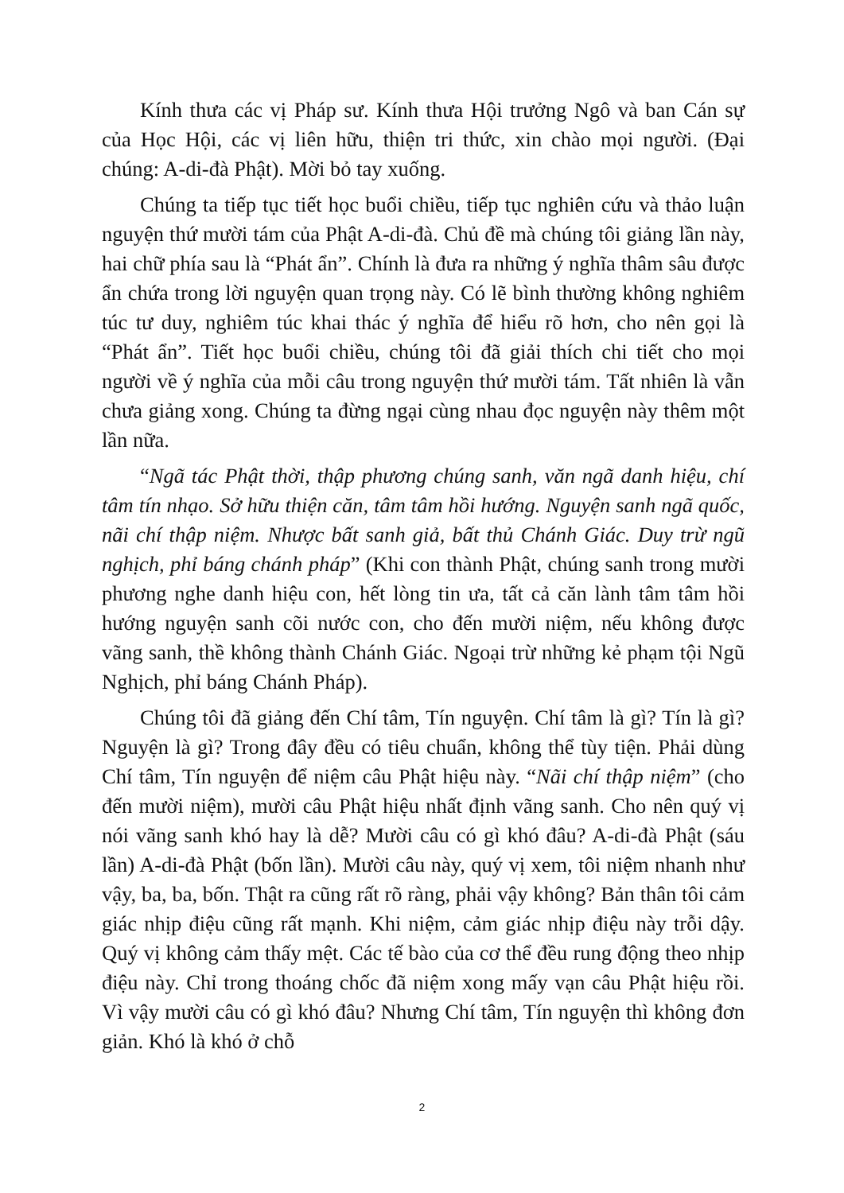Kính thưa các vị Pháp sư. Kính thưa Hội trưởng Ngô và ban Cán sự của Học Hội, các vị liên hữu, thiện tri thức, xin chào mọi người. (Đại chúng: A-di-đà Phật). Mời bỏ tay xuống.
Chúng ta tiếp tục tiết học buổi chiều, tiếp tục nghiên cứu và thảo luận nguyện thứ mười tám của Phật A-di-đà. Chủ đề mà chúng tôi giảng lần này, hai chữ phía sau là “Phát ẩn”. Chính là đưa ra những ý nghĩa thâm sâu được ẩn chứa trong lời nguyện quan trọng này. Có lẽ bình thường không nghiêm túc tư duy, nghiêm túc khai thác ý nghĩa để hiểu rõ hơn, cho nên gọi là “Phát ẩn”. Tiết học buổi chiều, chúng tôi đã giải thích chi tiết cho mọi người về ý nghĩa của mỗi câu trong nguyện thứ mười tám. Tất nhiên là vẫn chưa giảng xong. Chúng ta đừng ngại cùng nhau đọc nguyện này thêm một lần nữa.
“Ngã tác Phật thời, thập phương chúng sanh, văn ngã danh hiệu, chí tâm tín nhạo. Sở hữu thiện căn, tâm tâm hồi hướng. Nguyện sanh ngã quốc, nãi chí thập niệm. Nhược bất sanh giả, bất thủ Chánh Giác. Duy trừ ngũ nghịch, phỉ báng chánh pháp” (Khi con thành Phật, chúng sanh trong mười phương nghe danh hiệu con, hết lòng tin ưa, tất cả căn lành tâm tâm hồi hướng nguyện sanh cõi nước con, cho đến mười niệm, nếu không được vãng sanh, thề không thành Chánh Giác. Ngoại trừ những kẻ phạm tội Ngũ Nghịch, phỉ báng Chánh Pháp).
Chúng tôi đã giảng đến Chí tâm, Tín nguyện. Chí tâm là gì? Tín là gì? Nguyện là gì? Trong đây đều có tiêu chuẩn, không thể tùy tiện. Phải dùng Chí tâm, Tín nguyện để niệm câu Phật hiệu này. “Nãi chí thập niệm” (cho đến mười niệm), mười câu Phật hiệu nhất định vãng sanh. Cho nên quý vị nói vãng sanh khó hay là dễ? Mười câu có gì khó đâu? A-di-đà Phật (sáu lần) A-di-đà Phật (bốn lần). Mười câu này, quý vị xem, tôi niệm nhanh như vậy, ba, ba, bốn. Thật ra cũng rất rõ ràng, phải vậy không? Bản thân tôi cảm giác nhịp điệu cũng rất mạnh. Khi niệm, cảm giác nhịp điệu này trỗi dậy. Quý vị không cảm thấy mệt. Các tế bào của cơ thể đều rung động theo nhịp điệu này. Chỉ trong thoáng chốc đã niệm xong mấy vạn câu Phật hiệu rồi. Vì vậy mười câu có gì khó đâu? Nhưng Chí tâm, Tín nguyện thì không đơn giản. Khó là khó ở chỗ
2